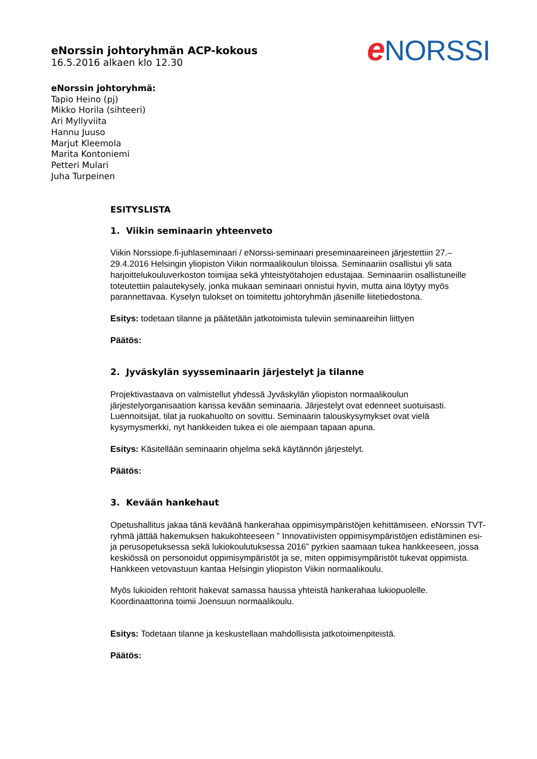e NORSSI
eNorssin johtoryhmän ACP-kokous
16.5.2016 alkaen klo 12.30
eNorssin johtoryhmä:
Tapio Heino (pj)
Mikko Horila (sihteeri)
Ari Myllyviita
Hannu Juuso
Marjut Kleemola
Marita Kontoniemi
Petteri Mulari
Juha Turpeinen
ESITYSLISTA
1. Viikin seminaarin yhteenveto
Viikin Norssiope.fi-juhlaseminaari / eNorssi-seminaari preseminaareineen järjestettiin 27.–29.4.2016 Helsingin yliopiston Viikin normaalikoulun tiloissa. Seminaariin osallistui yli sata harjoittelukouluverkoston toimijaa sekä yhteistyötahojen edustajaa. Seminaariin osallistuneille toteutettiin palautekysely, jonka mukaan seminaari onnistui hyvin, mutta aina löytyy myös parannettavaa. Kyselyn tulokset on toimitettu johtoryhmän jäsenille liitetiedostona.
Esitys: todetaan tilanne ja päätetään jatkotoimista tuleviin seminaareihin liittyen
Päätös:
2. Jyväskylän syysseminaarin järjestelyt ja tilanne
Projektivastaava on valmistellut yhdessä Jyväskylän yliopiston normaalikoulun järjestelyorganisaation kanssa kevään seminaaria. Järjestelyt ovat edenneet suotuisasti. Luennoitsijat, tilat ja ruokahuolto on sovittu. Seminaarin talouskysymykset ovat vielä kysymysmerkki, nyt hankkeiden tukea ei ole aiempaan tapaan apuna.
Esitys: Käsitellään seminaarin ohjelma sekä käytännön järjestelyt.
Päätös:
3. Kevään hankehaut
Opetushallitus jakaa tänä keväänä hankerahaa oppimisympäristöjen kehittämiseen. eNorssin TVT-ryhmä jättää hakemuksen hakukohteeseen ” Innovatiivisten oppimisympäristöjen edistäminen esi- ja perusopetuksessa sekä lukiokoulutuksessa 2016” pyrkien saamaan tukea hankkeeseen, jossa keskiössä on personoidut oppimisympäristöt ja se, miten oppimisympäristöt tukevat oppimista. Hankkeen vetovastuun kantaa Helsingin yliopiston Viikin normaalikoulu.
Myös lukioiden rehtorit hakevat samassa haussa yhteistä hankerahaa lukiopuolelle. Koordinaattorina toimii Joensuun normaalikoulu.
Esitys: Todetaan tilanne ja keskustellaan mahdollisista jatkotoimenpiteistä.
Päätös: